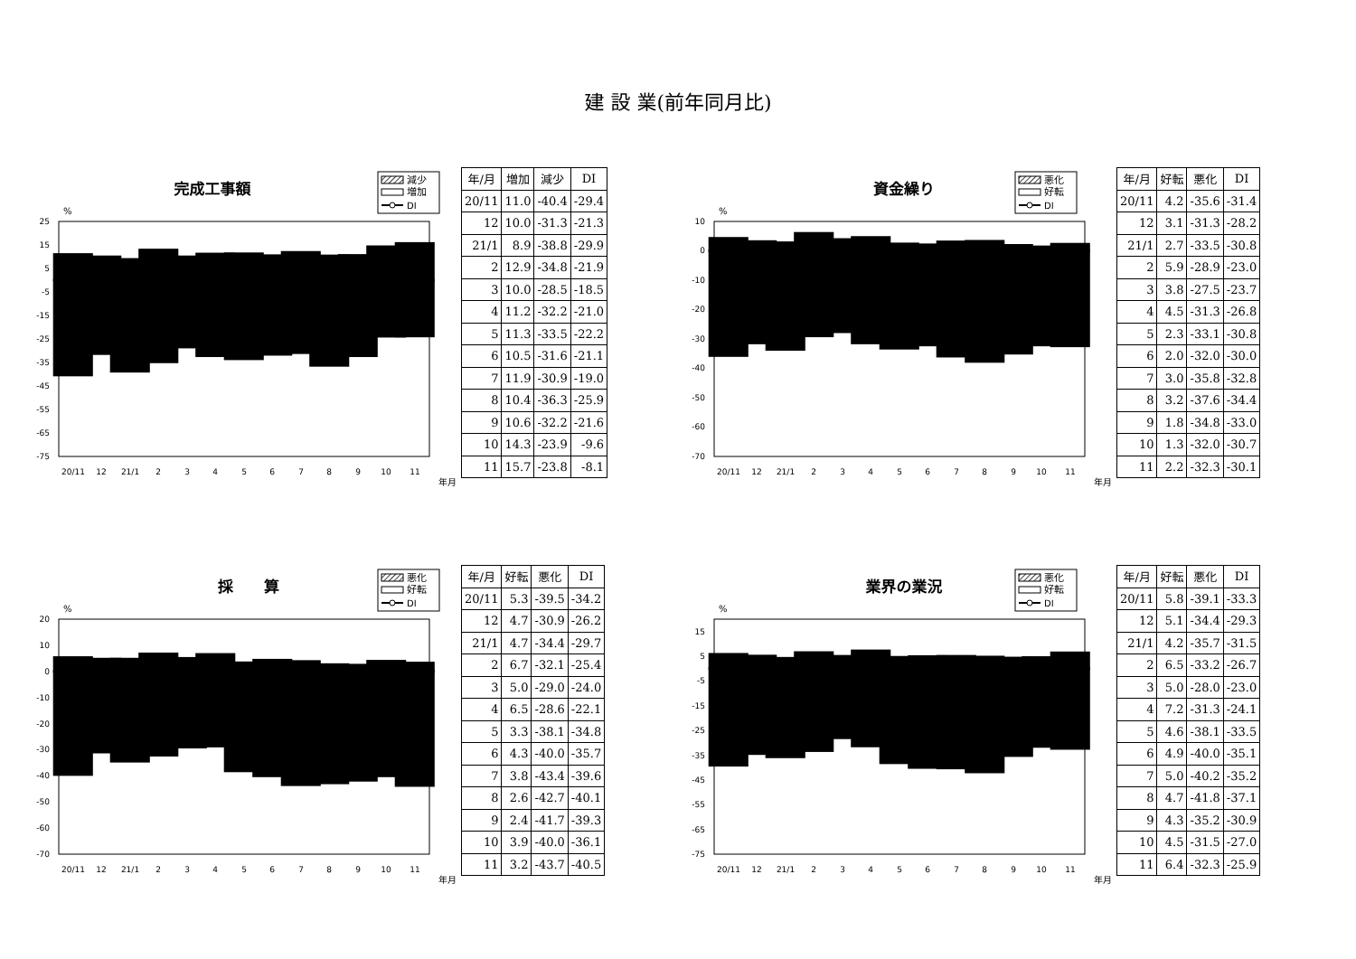建 設 業(前年同月比)
完成工事額
減少
増加
DI
%
25
15
5
-5
-15
-25
-35
-45
-55
-65
-75
20/11
12
21/1
2
3
4
5
6
7
8
9
10
11
年月
| 年/月 | 増加 | 減少 | DI |
| --- | --- | --- | --- |
| 20/11 | 11.0 | -40.4 | -29.4 |
| 12 | 10.0 | -31.3 | -21.3 |
| 21/1 | 8.9 | -38.8 | -29.9 |
| 2 | 12.9 | -34.8 | -21.9 |
| 3 | 10.0 | -28.5 | -18.5 |
| 4 | 11.2 | -32.2 | -21.0 |
| 5 | 11.3 | -33.5 | -22.2 |
| 6 | 10.5 | -31.6 | -21.1 |
| 7 | 11.9 | -30.9 | -19.0 |
| 8 | 10.4 | -36.3 | -25.9 |
| 9 | 10.6 | -32.2 | -21.6 |
| 10 | 14.3 | -23.9 | -9.6 |
| 11 | 15.7 | -23.8 | -8.1 |
資金繰り
悪化
好転
DI
%
10
0
-10
-20
-30
-40
-50
-60
-70
20/11
12
21/1
2
3
4
5
6
7
8
9
10
11
年月
| 年/月 | 好転 | 悪化 | DI |
| --- | --- | --- | --- |
| 20/11 | 4.2 | -35.6 | -31.4 |
| 12 | 3.1 | -31.3 | -28.2 |
| 21/1 | 2.7 | -33.5 | -30.8 |
| 2 | 5.9 | -28.9 | -23.0 |
| 3 | 3.8 | -27.5 | -23.7 |
| 4 | 4.5 | -31.3 | -26.8 |
| 5 | 2.3 | -33.1 | -30.8 |
| 6 | 2.0 | -32.0 | -30.0 |
| 7 | 3.0 | -35.8 | -32.8 |
| 8 | 3.2 | -37.6 | -34.4 |
| 9 | 1.8 | -34.8 | -33.0 |
| 10 | 1.3 | -32.0 | -30.7 |
| 11 | 2.2 | -32.3 | -30.1 |
採　　算
悪化
好転
DI
%
20
10
0
-10
-20
-30
-40
-50
-60
-70
20/11
12
21/1
2
3
4
5
6
7
8
9
10
11
年月
| 年/月 | 好転 | 悪化 | DI |
| --- | --- | --- | --- |
| 20/11 | 5.3 | -39.5 | -34.2 |
| 12 | 4.7 | -30.9 | -26.2 |
| 21/1 | 4.7 | -34.4 | -29.7 |
| 2 | 6.7 | -32.1 | -25.4 |
| 3 | 5.0 | -29.0 | -24.0 |
| 4 | 6.5 | -28.6 | -22.1 |
| 5 | 3.3 | -38.1 | -34.8 |
| 6 | 4.3 | -40.0 | -35.7 |
| 7 | 3.8 | -43.4 | -39.6 |
| 8 | 2.6 | -42.7 | -40.1 |
| 9 | 2.4 | -41.7 | -39.3 |
| 10 | 3.9 | -40.0 | -36.1 |
| 11 | 3.2 | -43.7 | -40.5 |
業界の業況
悪化
好転
DI
%
15
5
-5
-15
-25
-35
-45
-55
-65
-75
20/11
12
21/1
2
3
4
5
6
7
8
9
10
11
年月
| 年/月 | 好転 | 悪化 | DI |
| --- | --- | --- | --- |
| 20/11 | 5.8 | -39.1 | -33.3 |
| 12 | 5.1 | -34.4 | -29.3 |
| 21/1 | 4.2 | -35.7 | -31.5 |
| 2 | 6.5 | -33.2 | -26.7 |
| 3 | 5.0 | -28.0 | -23.0 |
| 4 | 7.2 | -31.3 | -24.1 |
| 5 | 4.6 | -38.1 | -33.5 |
| 6 | 4.9 | -40.0 | -35.1 |
| 7 | 5.0 | -40.2 | -35.2 |
| 8 | 4.7 | -41.8 | -37.1 |
| 9 | 4.3 | -35.2 | -30.9 |
| 10 | 4.5 | -31.5 | -27.0 |
| 11 | 6.4 | -32.3 | -25.9 |